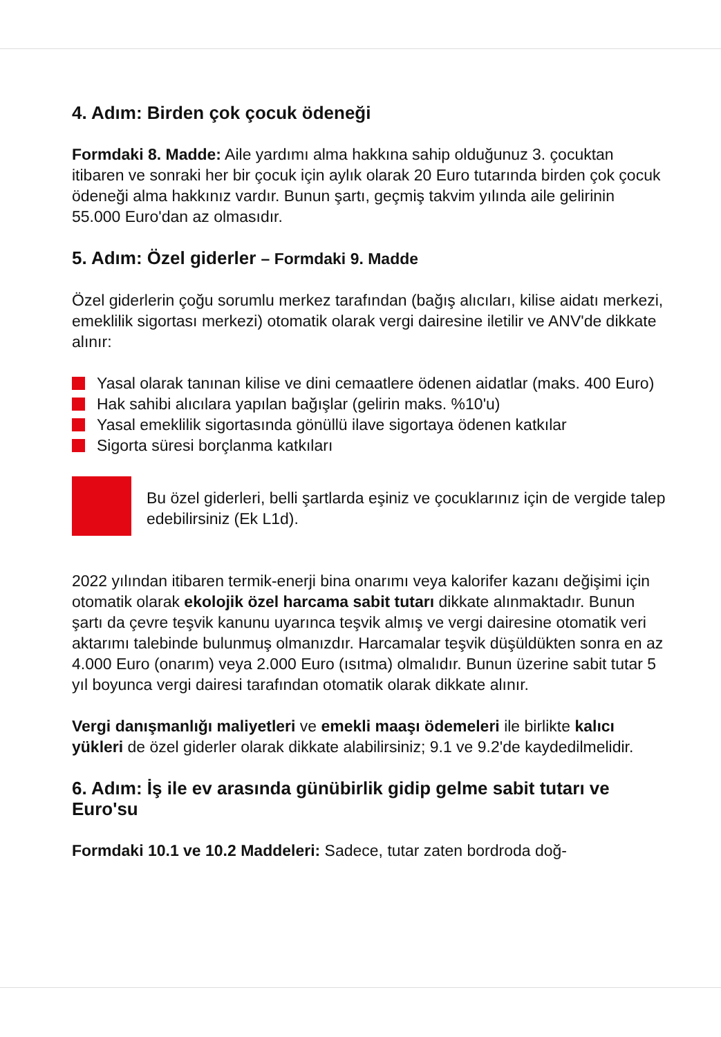4. Adım: Birden çok çocuk ödeneği
Formdaki 8. Madde: Aile yardımı alma hakkına sahip olduğunuz 3. çocuktan itibaren ve sonraki her bir çocuk için aylık olarak 20 Euro tutarında birden çok çocuk ödeneği alma hakkınız vardır. Bunun şartı, geçmiş takvim yılında aile gelirinin 55.000 Euro'dan az olmasıdır.
5. Adım: Özel giderler – Formdaki 9. Madde
Özel giderlerin çoğu sorumlu merkez tarafından (bağış alıcıları, kilise aidatı merkezi, emeklilik sigortası merkezi) otomatik olarak vergi dairesine iletilir ve ANV'de dikkate alınır:
Yasal olarak tanınan kilise ve dini cemaatlere ödenen aidatlar (maks. 400 Euro)
Hak sahibi alıcılara yapılan bağışlar (gelirin maks. %10'u)
Yasal emeklilik sigortasında gönüllü ilave sigortaya ödenen katkılar
Sigorta süresi borçlanma katkıları
Bu özel giderleri, belli şartlarda eşiniz ve çocuklarınız için de vergide talep edebilirsiniz (Ek L1d).
2022 yılından itibaren termik-enerji bina onarımı veya kalorifer kazanı değişimi için otomatik olarak ekolojik özel harcama sabit tutarı dikkate alınmaktadır. Bunun şartı da çevre teşvik kanunu uyarınca teşvik almış ve vergi dairesine otomatik veri aktarımı talebinde bulunmuş olmanızdır. Harcamalar teşvik düşüldükten sonra en az 4.000 Euro (onarım) veya 2.000 Euro (ısıtma) olmalıdır. Bunun üzerine sabit tutar 5 yıl boyunca vergi dairesi tarafından otomatik olarak dikkate alınır.
Vergi danışmanlığı maliyetleri ve emekli maaşı ödemeleri ile birlikte kalıcı yükleri de özel giderler olarak dikkate alabilirsiniz; 9.1 ve 9.2'de kaydedilmelidir.
6. Adım: İş ile ev arasında günübirlik gidip gelme sabit tutarı ve Euro'su
Formdaki 10.1 ve 10.2 Maddeleri: Sadece, tutar zaten bordroda doğ-